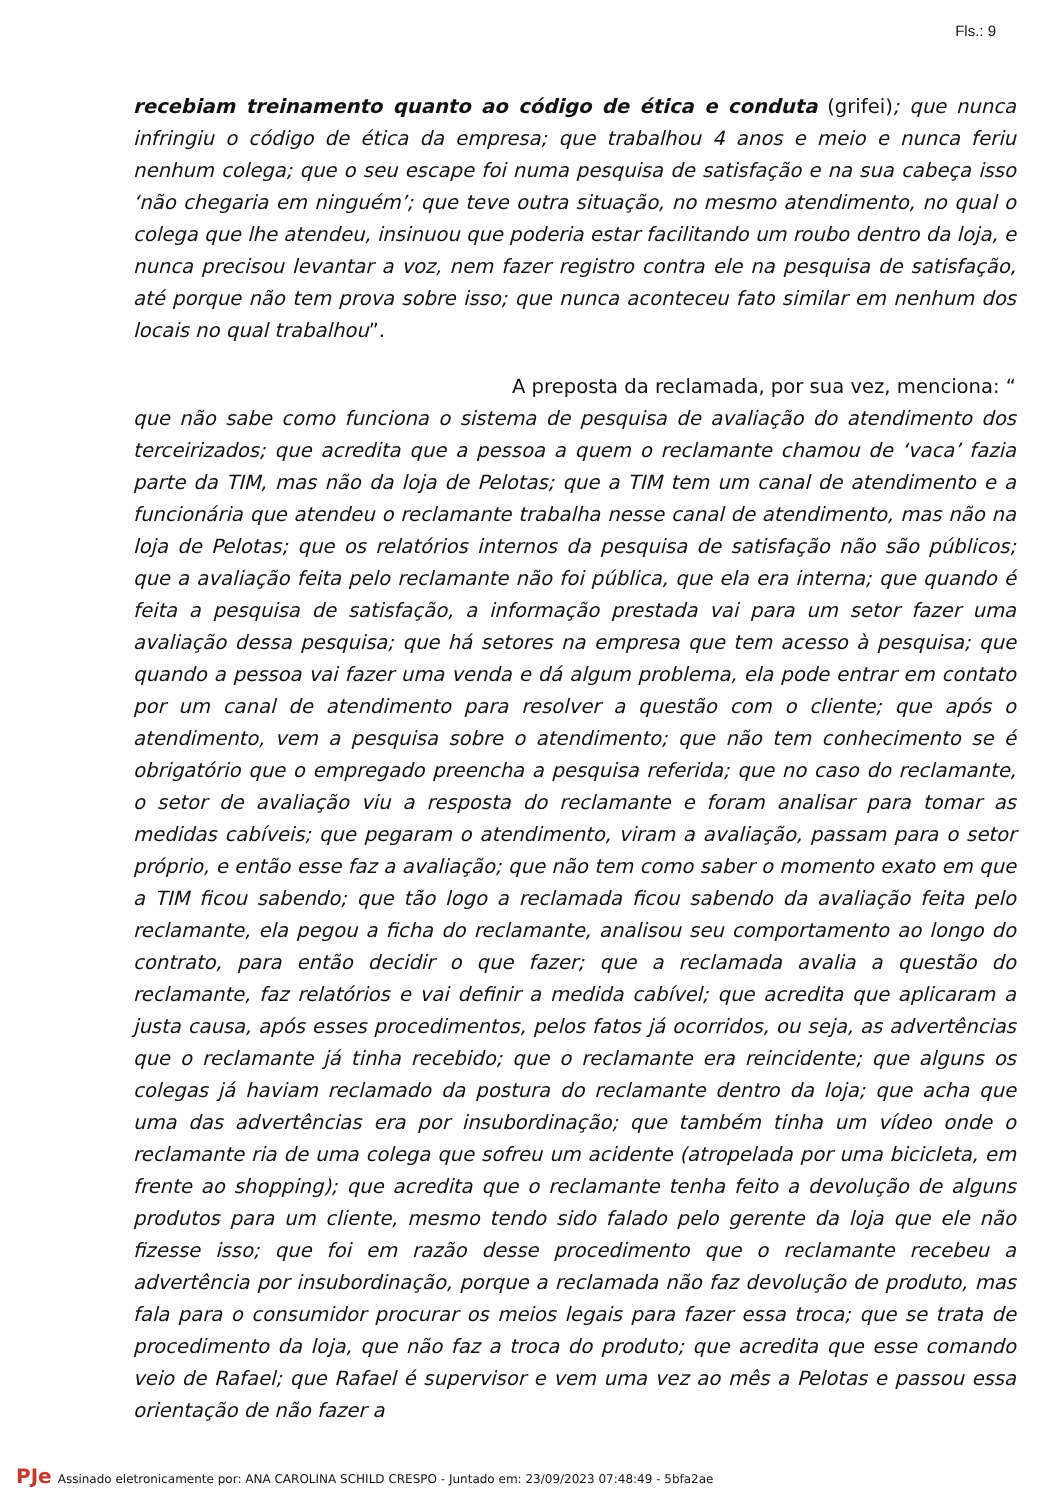Fls.: 9
recebiam treinamento quanto ao código de ética e conduta (grifei); que nunca infringiu o código de ética da empresa; que trabalhou 4 anos e meio e nunca feriu nenhum colega; que o seu escape foi numa pesquisa de satisfação e na sua cabeça isso ‘não chegaria em ninguém’; que teve outra situação, no mesmo atendimento, no qual o colega que lhe atendeu, insinuou que poderia estar facilitando um roubo dentro da loja, e nunca precisou levantar a voz, nem fazer registro contra ele na pesquisa de satisfação, até porque não tem prova sobre isso; que nunca aconteceu fato similar em nenhum dos locais no qual trabalhou”.
A preposta da reclamada, por sua vez, menciona: “que não sabe como funciona o sistema de pesquisa de avaliação do atendimento dos terceirizados; que acredita que a pessoa a quem o reclamante chamou de ‘vaca’ fazia parte da TIM, mas não da loja de Pelotas; que a TIM tem um canal de atendimento e a funcionária que atendeu o reclamante trabalha nesse canal de atendimento, mas não na loja de Pelotas; que os relatórios internos da pesquisa de satisfação não são públicos; que a avaliação feita pelo reclamante não foi pública, que ela era interna; que quando é feita a pesquisa de satisfação, a informação prestada vai para um setor fazer uma avaliação dessa pesquisa; que há setores na empresa que tem acesso à pesquisa; que quando a pessoa vai fazer uma venda e dá algum problema, ela pode entrar em contato por um canal de atendimento para resolver a questão com o cliente; que após o atendimento, vem a pesquisa sobre o atendimento; que não tem conhecimento se é obrigatório que o empregado preencha a pesquisa referida; que no caso do reclamante, o setor de avaliação viu a resposta do reclamante e foram analisar para tomar as medidas cabíveis; que pegaram o atendimento, viram a avaliação, passam para o setor próprio, e então esse faz a avaliação; que não tem como saber o momento exato em que a TIM ficou sabendo; que tão logo a reclamada ficou sabendo da avaliação feita pelo reclamante, ela pegou a ficha do reclamante, analisou seu comportamento ao longo do contrato, para então decidir o que fazer; que a reclamada avalia a questão do reclamante, faz relatórios e vai definir a medida cabível; que acredita que aplicaram a justa causa, após esses procedimentos, pelos fatos já ocorridos, ou seja, as advertências que o reclamante já tinha recebido; que o reclamante era reincidente; que alguns os colegas já haviam reclamado da postura do reclamante dentro da loja; que acha que uma das advertências era por insubordinação; que também tinha um vídeo onde o reclamante ria de uma colega que sofreu um acidente (atropelada por uma bicicleta, em frente ao shopping); que acredita que o reclamante tenha feito a devolução de alguns produtos para um cliente, mesmo tendo sido falado pelo gerente da loja que ele não fizesse isso; que foi em razão desse procedimento que o reclamante recebeu a advertência por insubordinação, porque a reclamada não faz devolução de produto, mas fala para o consumidor procurar os meios legais para fazer essa troca; que se trata de procedimento da loja, que não faz a troca do produto; que acredita que esse comando veio de Rafael; que Rafael é supervisor e vem uma vez ao mês a Pelotas e passou essa orientação de não fazer a
PJe Assinado eletronicamente por: ANA CAROLINA SCHILD CRESPO - Juntado em: 23/09/2023 07:48:49 - 5bfa2ae